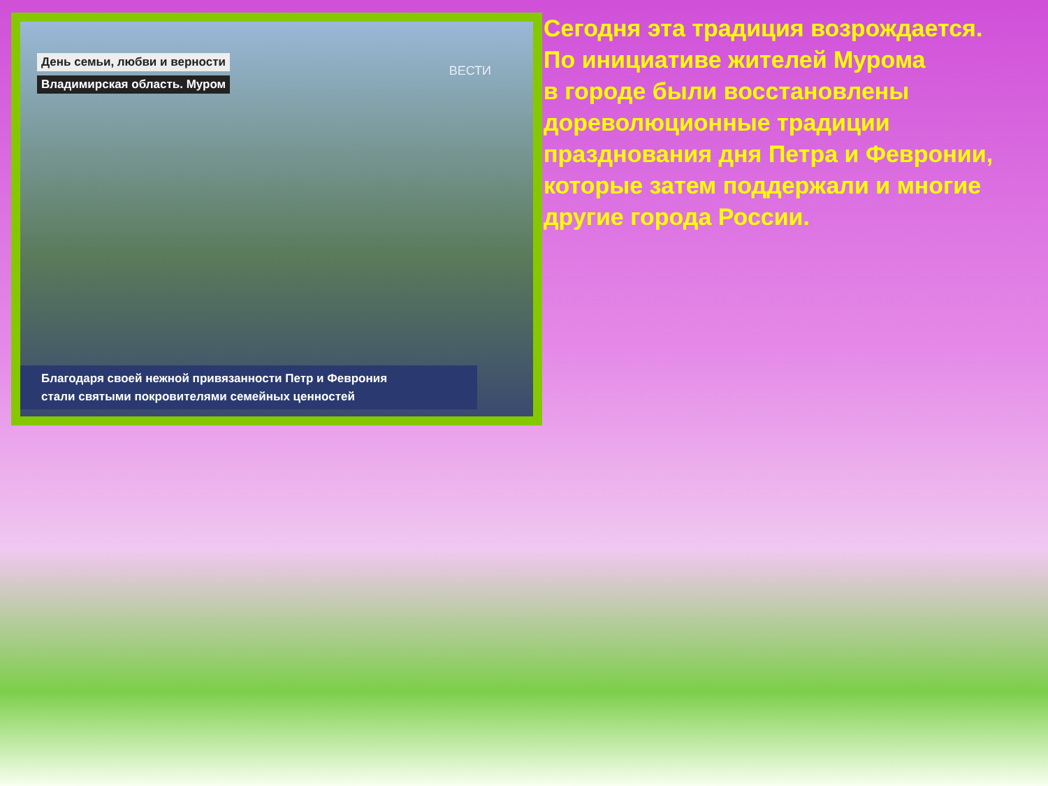День семьи, любви и верности
Владимирская область. Муром
ВЕСТИ
Благодаря своей нежной привязанности Петр и Феврония
стали святыми покровителями семейных ценностей
Сегодня эта традиция возрождается.
По инициативе жителей Мурома
в городе были восстановлены
дореволюционные традиции
празднования дня Петра и Февронии,
которые затем поддержали и многие
другие города России.